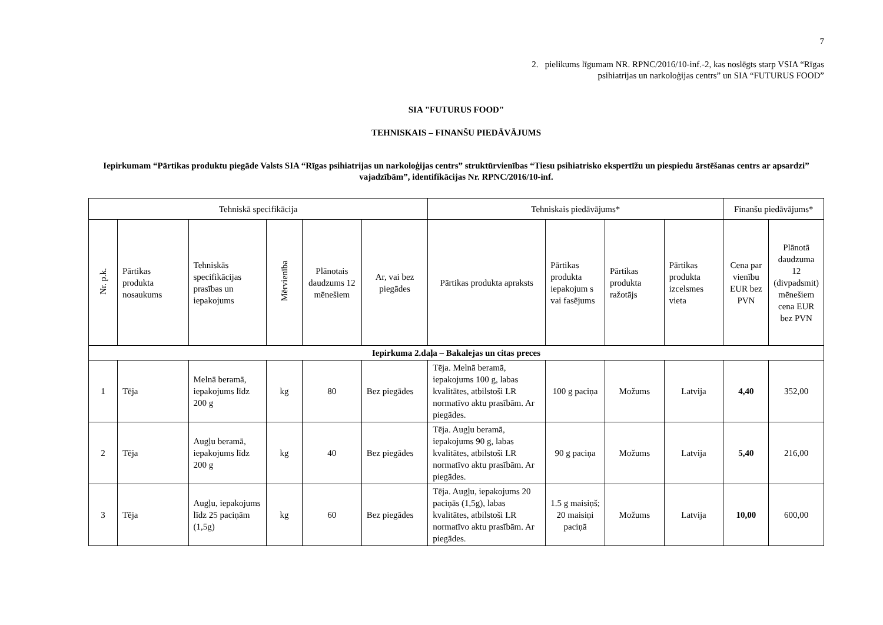7
2. pielikums līgumam NR. RPNC/2016/10-inf.-2, kas noslēgts starp VSIA “Rīgas
psihiatrijas un narkoloģijas centrs” un SIA “FUTURUS FOOD”
SIA "FUTURUS FOOD"
TEHNISKAIS – FINANŠU PIEDĀVĀJUMS
Iepirkumam “Pārtikas produktu piegāde Valsts SIA “Rīgas psihiatrijas un narkoloģijas centrs” struktūrvienības “Tiesu psihiatrisko ekspertīžu un piespiedu ārstēšanas centrs ar apsardzi” vajadzībām”, identifikācijas Nr. RPNC/2016/10-inf.
| Tehniskā specifikācija | | | | | | Tehniskais piedāvājums* | | | | Finanšu piedāvājums* | |
| --- | --- | --- | --- | --- | --- | --- | --- | --- | --- | --- | --- |
| Nr. p.k. | Pārtikas produkta nosaukums | Tehniskās specifikācijas prasības un iepakojums | Mērvienība | Plānotais daudzums 12 mēnešiem | Ar, vai bez piegādes | Pārtikas produkta apraksts | Pārtikas produkta iepakojum s vai fasējums | Pārtikas produkta ražotājs | Pārtikas produkta izcelsmes vieta | Cena par vienību EUR bez PVN | Plānotā daudzuma 12 (divpadsmit) mēnešiem cena EUR bez PVN |
| Iepirkuma 2.daļa – Bakalejas un citas preces | | | | | | | | | | | |
| 1 | Tēja | Melnā beramā, iepakojums līdz 200 g | kg | 80 | Bez piegādes | Tēja. Melnā beramā, iepakojums 100 g, labas kvalitātes, atbilstoši LR normatīvo aktu prasībām. Ar piegādes. | 100 g paciņa | Možums | Latvija | 4,40 | 352,00 |
| 2 | Tēja | Augļu beramā, iepakojums līdz 200 g | kg | 40 | Bez piegādes | Tēja. Augļu beramā, iepakojums 90 g, labas kvalitātes, atbilstoši LR normatīvo aktu prasībām. Ar piegādes. | 90 g paciņa | Možums | Latvija | 5,40 | 216,00 |
| 3 | Tēja | Augļu, iepakojums līdz 25 paciņām (1,5g) | kg | 60 | Bez piegādes | Tēja. Augļu, iepakojums 20 paciņās (1,5g), labas kvalitātes, atbilstoši LR normatīvo aktu prasībām. Ar piegādes. | 1.5 g maisiņš; 20 maisiņi paciņā | Možums | Latvija | 10,00 | 600,00 |